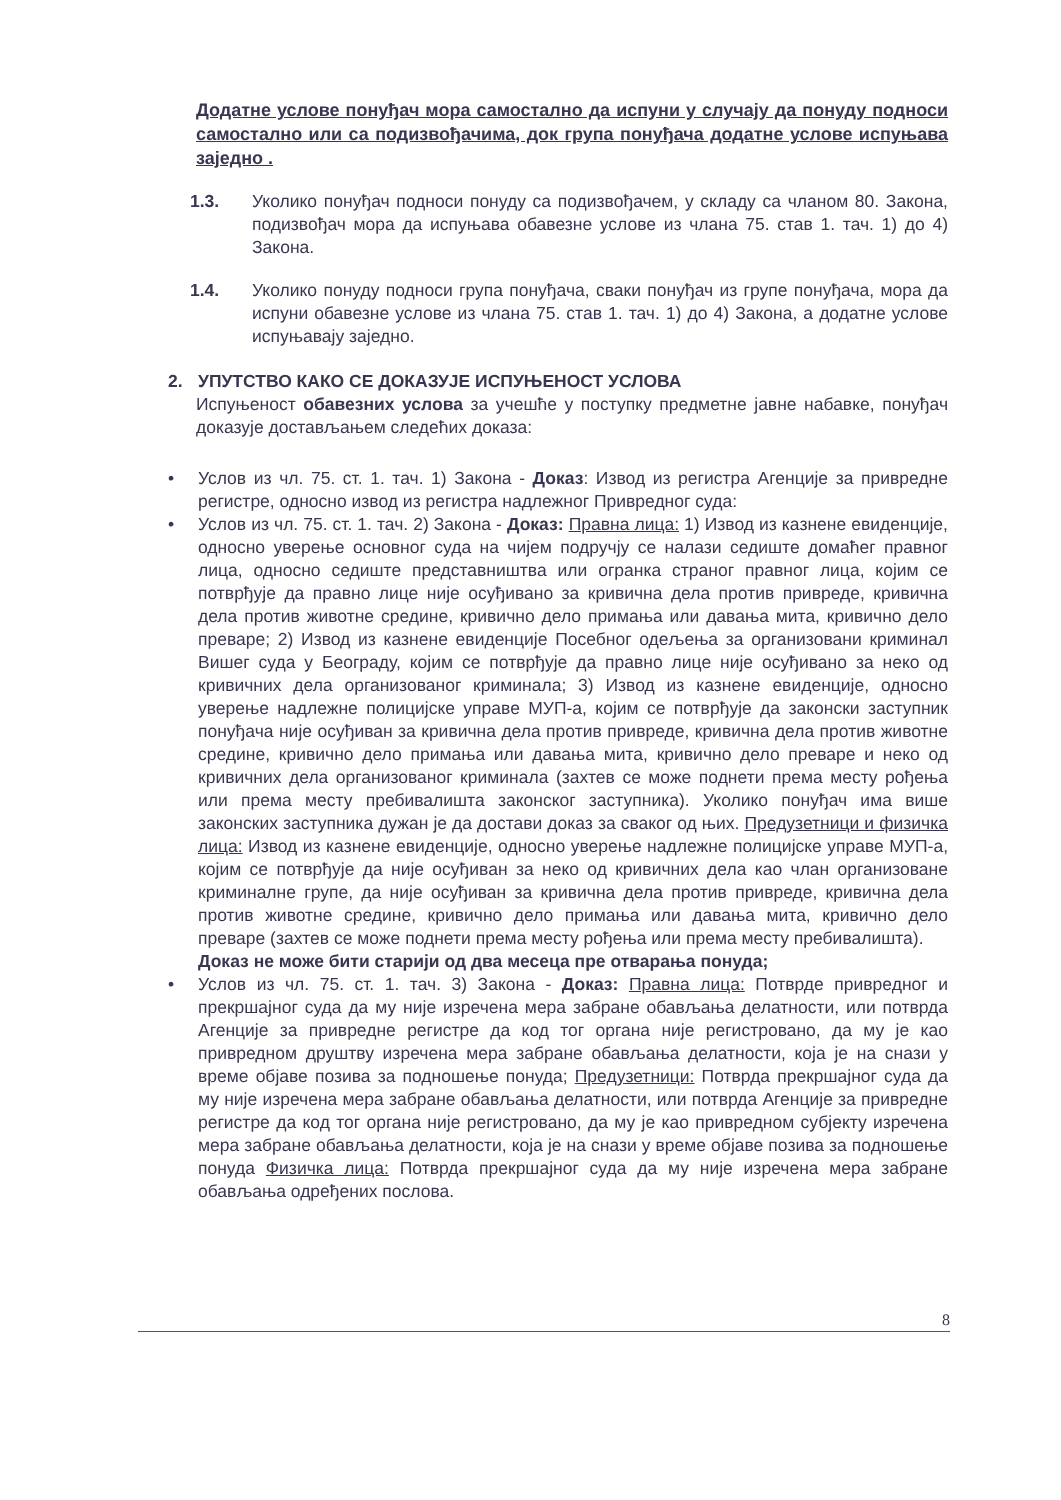Додатне услове понуђач мора самостално да испуни у случају да понуду подноси самостално или са подизвођачима, док група понуђача додатне услове испуњава заједно .
1.3. Уколико понуђач подноси понуду са подизвођачем, у складу са чланом 80. Закона, подизвођач мора да испуњава обавезне услове из члана 75. став 1. тач. 1) до 4) Закона.
1.4. Уколико понуду подноси група понуђача, сваки понуђач из групе понуђача, мора да испуни обавезне услове из члана 75. став 1. тач. 1) до 4) Закона, а додатне услове испуњавају заједно.
2. УПУТСТВО КАКО СЕ ДОКАЗУЈЕ ИСПУЊЕНОСТ УСЛОВА
Испуњеност обавезних услова за учешће у поступку предметне јавне набавке, понуђач доказује достављањем следећих доказа:
• Услов из чл. 75. ст. 1. тач. 1) Закона - Доказ: Извод из регистра Агенције за привредне регистре, односно извод из регистра надлежног Привредног суда:
• Услов из чл. 75. ст. 1. тач. 2) Закона - Доказ: Правна лица: 1) Извод из казнене евиденције, односно уверење основног суда на чијем подручју се налази седиште домаћег правног лица, односно седиште представништва или огранка страног правног лица, којим се потврђује да правно лице није осуђивано за кривична дела против привреде, кривична дела против животне средине, кривично дело примања или давања мита, кривично дело преваре; 2) Извод из казнене евиденције Посебног одељења за организовани криминал Вишег суда у Београду, којим се потврђује да правно лице није осуђивано за неко од кривичних дела организованог криминала; 3) Извод из казнене евиденције, односно уверење надлежне полицијске управе МУП-а, којим се потврђује да законски заступник понуђача није осуђиван за кривична дела против привреде, кривична дела против животне средине, кривично дело примања или давања мита, кривично дело преваре и неко од кривичних дела организованог криминала (захтев се може поднети према месту рођења или према месту пребивалишта законског заступника). Уколико понуђач има више законских заступника дужан је да достави доказ за сваког од њих. Предузетници и физичка лица: Извод из казнене евиденције, односно уверење надлежне полицијске управе МУП-а, којим се потврђује да није осуђиван за неко од кривичних дела као члан организоване криминалне групе, да није осуђиван за кривична дела против привреде, кривична дела против животне средине, кривично дело примања или давања мита, кривично дело преваре (захтев се може поднети према месту рођења или према месту пребивалишта).
Доказ не може бити старији од два месеца пре отварања понуда;
• Услов из чл. 75. ст. 1. тач. 3) Закона - Доказ: Правна лица: Потврде привредног и прекршајног суда да му није изречена мера забране обављања делатности, или потврда Агенције за привредне регистре да код тог органа није регистровано, да му је као привредном друштву изречена мера забране обављања делатности, која је на снази у време објаве позива за подношење понуда; Предузетници: Потврда прекршајног суда да му није изречена мера забране обављања делатности, или потврда Агенције за привредне регистре да код тог органа није регистровано, да му је као привредном субјекту изречена мера забране обављања делатности, која је на снази у време објаве позива за подношење понуда Физичка лица: Потврда прекршајног суда да му није изречена мера забране обављања одређених послова.
8